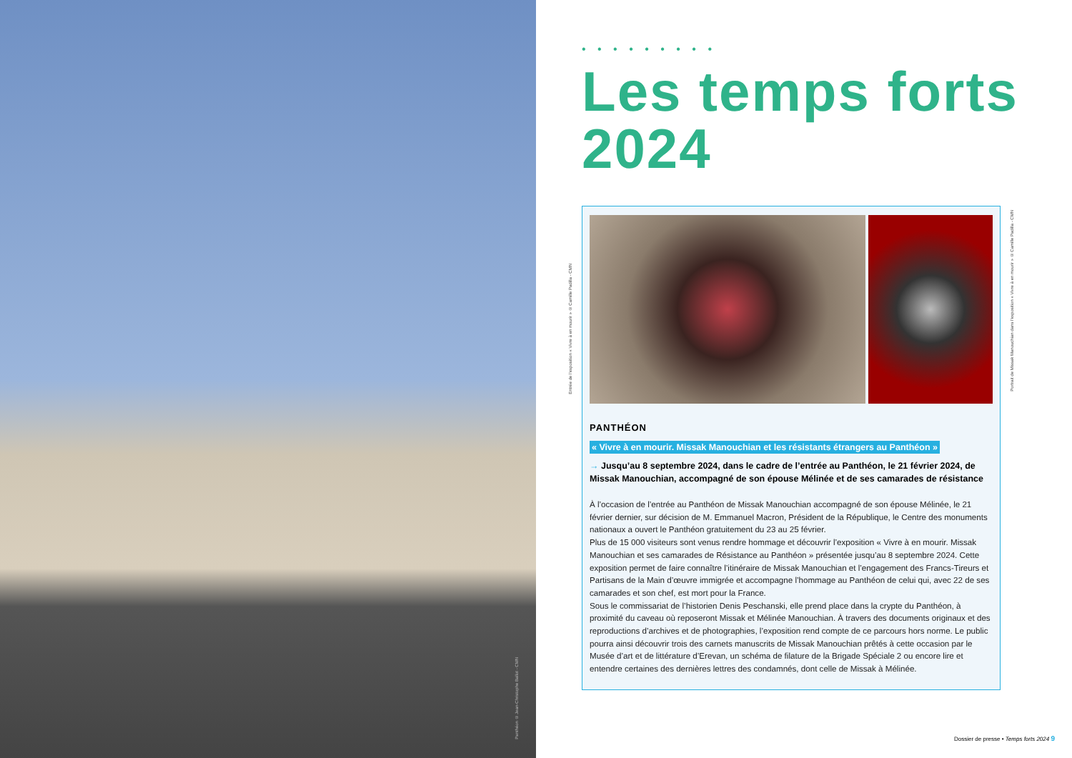Panthéon © Jean-Christophe Ballot - CMN
• • • • • • • • •
Les temps forts
2024
Entrée de l’exposition « Vivre à en mourir » © Camille Padilla - CMN
Portrait de Missak Manouchian dans l’exposition « Vivre à en mourir » © Camille Padilla - CMN
PANTHÉON
« Vivre à en mourir. Missak Manouchian et les résistants étrangers au Panthéon »
→ Jusqu’au 8 septembre 2024, dans le cadre de l’entrée au Panthéon, le 21 février 2024, de Missak Manouchian, accompagné de son épouse Mélinée et de ses camarades de résistance
À l’occasion de l’entrée au Panthéon de Missak Manouchian accompagné de son épouse Mélinée, le 21 février dernier, sur décision de M. Emmanuel Macron, Président de la République, le Centre des monuments nationaux a ouvert le Panthéon gratuitement du 23 au 25 février.
Plus de 15 000 visiteurs sont venus rendre hommage et découvrir l’exposition « Vivre à en mourir. Missak Manouchian et ses camarades de Résistance au Panthéon » présentée jusqu’au 8 septembre 2024. Cette exposition permet de faire connaître l’itinéraire de Missak Manouchian et l’engagement des Francs-Tireurs et Partisans de la Main d’œuvre immigrée et accompagne l’hommage au Panthéon de celui qui, avec 22 de ses camarades et son chef, est mort pour la France.
Sous le commissariat de l’historien Denis Peschanski, elle prend place dans la crypte du Panthéon, à proximité du caveau où reposeront Missak et Mélinée Manouchian. À travers des documents originaux et des reproductions d’archives et de photographies, l’exposition rend compte de ce parcours hors norme. Le public pourra ainsi découvrir trois des carnets manuscrits de Missak Manouchian prêtés à cette occasion par le Musée d’art et de littérature d’Erevan, un schéma de filature de la Brigade Spéciale 2 ou encore lire et entendre certaines des dernières lettres des condamnés, dont celle de Missak à Mélinée.
Dossier de presse • Temps forts 2024 9